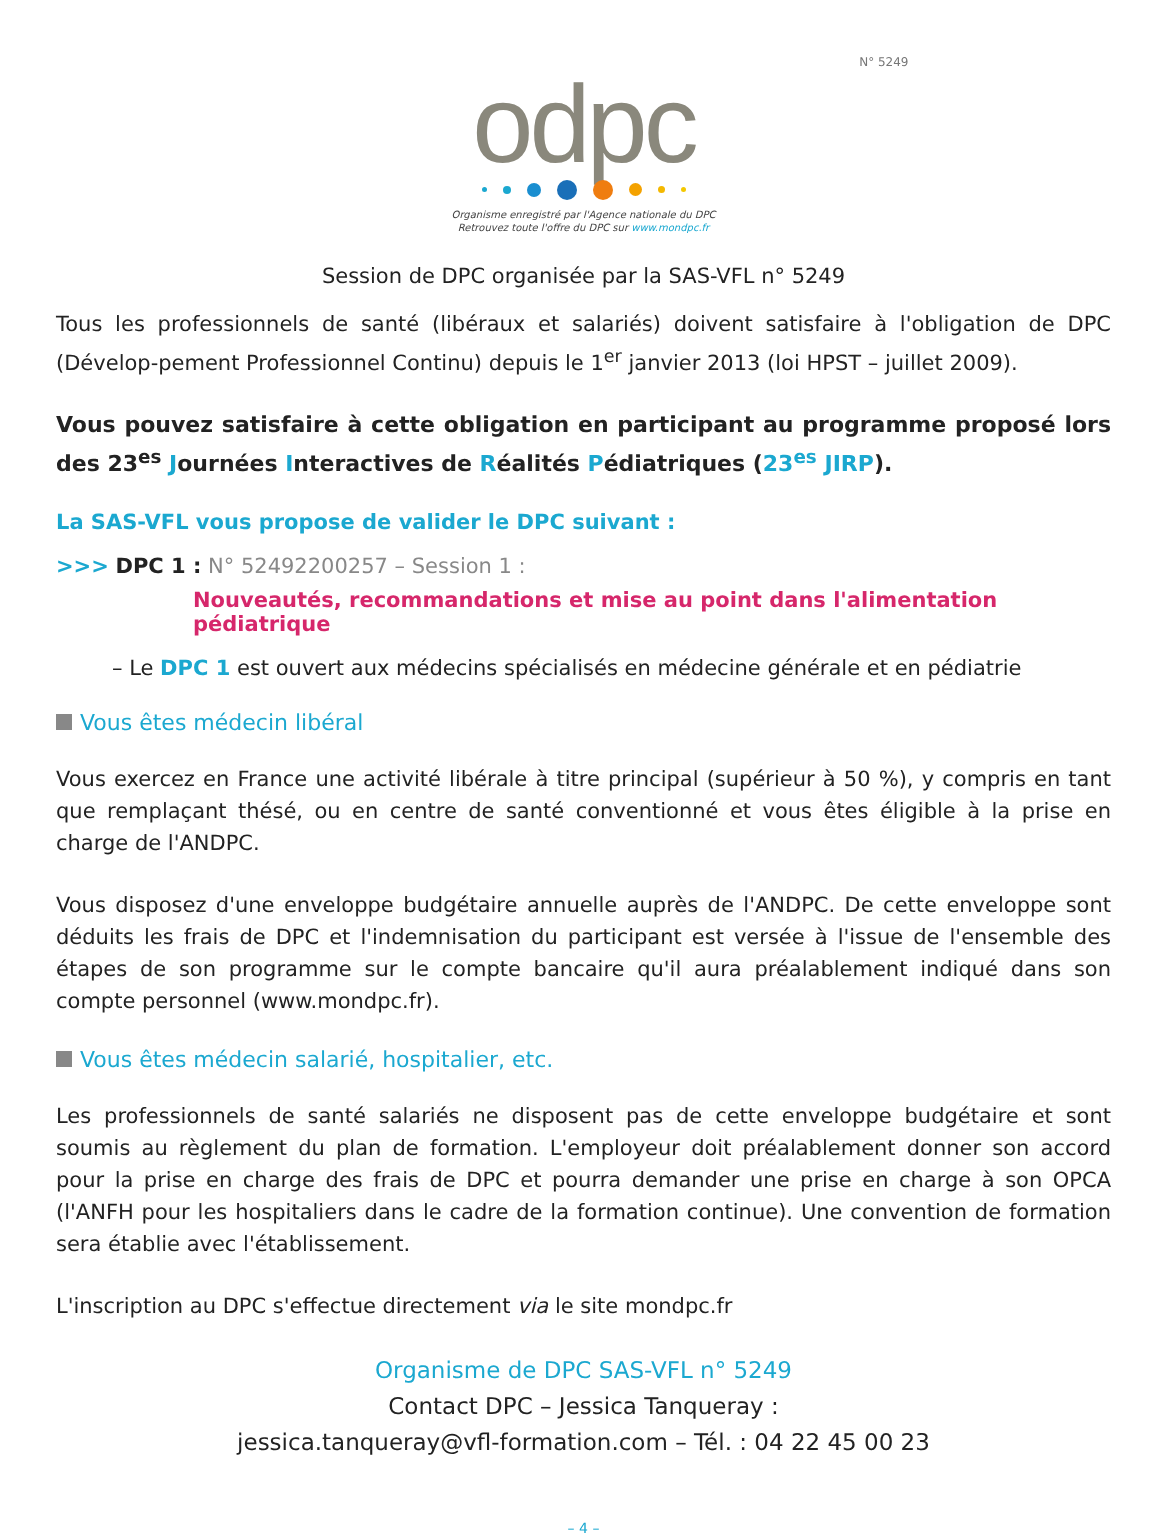N° 5249
odpc
Organisme enregistré par l'Agence nationale du DPC
Retrouvez toute l'offre du DPC sur www.mondpc.fr
Session de DPC organisée par la SAS-VFL n° 5249
Tous les professionnels de santé (libéraux et salariés) doivent satisfaire à l'obligation de DPC (Dévelop-pement Professionnel Continu) depuis le 1<sup>er</sup> janvier 2013 (loi HPST – juillet 2009).
Vous pouvez satisfaire à cette obligation en participant au programme proposé lors des 23<sup>es</sup> Journées Interactives de Réalités Pédiatriques (23<sup>es</sup> JIRP).
La SAS-VFL vous propose de valider le DPC suivant :
>>> DPC 1 : N° 52492200257 – Session 1 :
Nouveautés, recommandations et mise au point dans l'alimentation pédiatrique
– Le DPC 1 est ouvert aux médecins spécialisés en médecine générale et en pédiatrie
Vous êtes médecin libéral
Vous exercez en France une activité libérale à titre principal (supérieur à 50 %), y compris en tant que remplaçant thésé, ou en centre de santé conventionné et vous êtes éligible à la prise en charge de l'ANDPC.
Vous disposez d'une enveloppe budgétaire annuelle auprès de l'ANDPC. De cette enveloppe sont déduits les frais de DPC et l'indemnisation du participant est versée à l'issue de l'ensemble des étapes de son programme sur le compte bancaire qu'il aura préalablement indiqué dans son compte personnel (www.mondpc.fr).
Vous êtes médecin salarié, hospitalier, etc.
Les professionnels de santé salariés ne disposent pas de cette enveloppe budgétaire et sont soumis au règlement du plan de formation. L'employeur doit préalablement donner son accord pour la prise en charge des frais de DPC et pourra demander une prise en charge à son OPCA (l'ANFH pour les hospitaliers dans le cadre de la formation continue). Une convention de formation sera établie avec l'établissement.
L'inscription au DPC s'effectue directement via le site mondpc.fr
Organisme de DPC SAS-VFL n° 5249
Contact DPC – Jessica Tanqueray :
jessica.tanqueray@vfl-formation.com – Tél. : 04 22 45 00 23
– 4 –